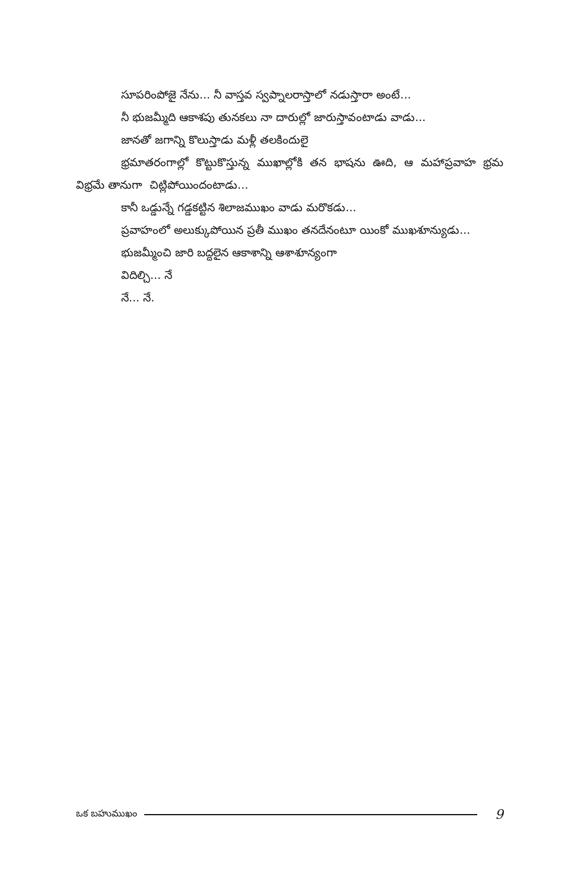సూపరింపోజై నేను... నీ వాస్తవ స్వప్నాలరాస్తాలో నడుస్తారా అంటే...
నీ భుజమ్మీది ఆకాశపు తునకలు నా దారుల్లో జారుస్తావంటాడు వాడు...
జానతో జగాన్ని కొలుస్తాడు మళ్లీ తలకిందులై
భ్రమాతరంగాల్లో కొట్టుకొస్తున్న ముఖాల్లోకి తన భాషను ఊది, ఆ మహాప్రవాహ భ్రమ విభ్రమే తానుగా చిట్లిపోయిందంటాడు...
కానీ ఒడ్డున్నే గడ్డకట్టిన శిలాజముఖం వాడు మరొకడు...
ప్రవాహంలో అలుక్కుపోయిన ప్రతీ ముఖం తనదేనంటూ యింకో ముఖశూన్యుడు...
భుజమ్మీంచి జారి బద్దలైన ఆకాశాన్ని ఆశాశూన్యంగా
విదిల్చి... నే
నే... నే.
ఒక బహుముఖం 9